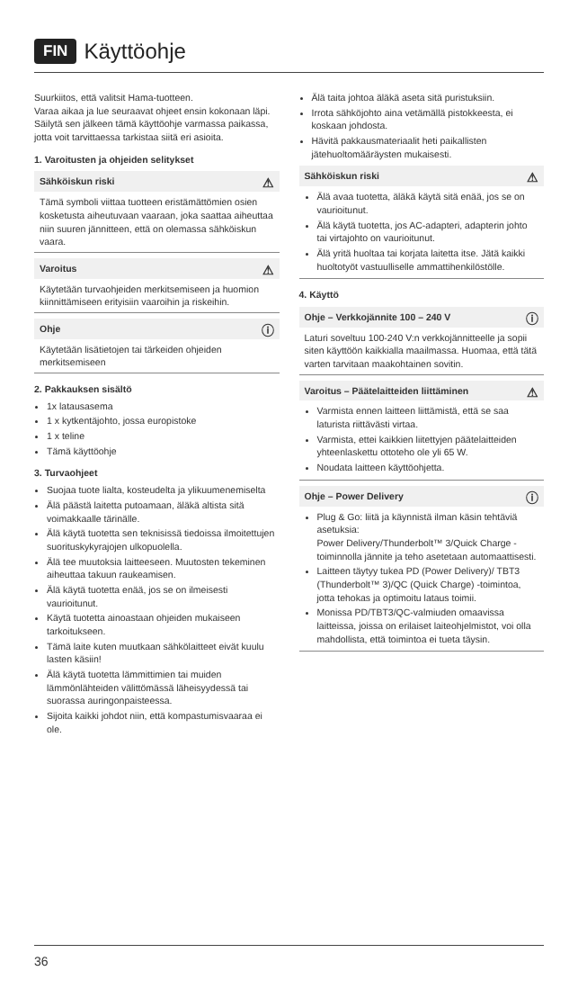FIN Käyttöohje
Suurkiitos, että valitsit Hama-tuotteen.
Varaa aikaa ja lue seuraavat ohjeet ensin kokonaan läpi. Säilytä sen jälkeen tämä käyttöohje varmassa paikassa, jotta voit tarvittaessa tarkistaa siitä eri asioita.
1. Varoitusten ja ohjeiden selitykset
⚠
Sähköiskun riski
Tämä symboli viittaa tuotteen eristämättömien osien kosketusta aiheutuvaan vaaraan, joka saattaa aiheuttaa niin suuren jännitteen, että on olemassa sähköiskun vaara.
⚠
Varoitus
Käytetään turvaohjeiden merkitsemiseen ja huomion kiinnittämiseen erityisiin vaaroihin ja riskeihin.
ⓘ
Ohje
Käytetään lisätietojen tai tärkeiden ohjeiden merkitsemiseen
2. Pakkauksen sisältö
1x latausasema
1 x kytkentäjohto, jossa europistoke
1 x teline
Tämä käyttöohje
3. Turvaohjeet
Suojaa tuote lialta, kosteudelta ja ylikuumenemiselta
Älä päästä laitetta putoamaan, äläkä altista sitä voimakkaalle tärinälle.
Älä käytä tuotetta sen teknisissä tiedoissa ilmoitettujen suorituskykyrajojen ulkopuolella.
Älä tee muutoksia laitteeseen. Muutosten tekeminen aiheuttaa takuun raukeamisen.
Älä käytä tuotetta enää, jos se on ilmeisesti vaurioitunut.
Käytä tuotetta ainoastaan ohjeiden mukaiseen tarkoitukseen.
Tämä laite kuten muutkaan sähkölaitteet eivät kuulu lasten käsiin!
Älä käytä tuotetta lämmittimien tai muiden lämmönlähteiden välittömässä läheisyydessä tai suorassa auringonpaisteessa.
Sijoita kaikki johdot niin, että kompastumisvaaraa ei ole.
Älä taita johtoa äläkä aseta sitä puristuksiin.
Irrota sähköjohto aina vetämällä pistokkeesta, ei koskaan johdosta.
Hävitä pakkausmateriaalit heti paikallisten jätehuoltomääräysten mukaisesti.
⚠
Sähköiskun riski
Älä avaa tuotetta, äläkä käytä sitä enää, jos se on vaurioitunut.
Älä käytä tuotetta, jos AC-adapteri, adapterin johto tai virtajohto on vaurioitunut.
Älä yritä huoltaa tai korjata laitetta itse. Jätä kaikki huoltotyöt vastuulliselle ammattihenkilöstölle.
4. Käyttö
ⓘ
Ohje – Verkkojännite 100 – 240 V
Laturi soveltuu 100-240 V:n verkkojännitteelle ja sopii siten käyttöön kaikkialla maailmassa. Huomaa, että tätä varten tarvitaan maakohtainen sovitin.
⚠
Varoitus – Päätelaitteiden liittäminen
Varmista ennen laitteen liittämistä, että se saa laturista riittävästi virtaa.
Varmista, ettei kaikkien liitettyjen päätelaitteiden yhteenlaskettu ottoteho ole yli 65 W.
Noudata laitteen käyttöohjetta.
ⓘ
Ohje – Power Delivery
Plug & Go: liitä ja käynnistä ilman käsin tehtäviä asetuksia:
Power Delivery/Thunderbolt™ 3/Quick Charge -toiminnolla jännite ja teho asetetaan automaattisesti.
Laitteen täytyy tukea PD (Power Delivery)/ TBT3 (Thunderbolt™ 3)/QC (Quick Charge) -toimintoa, jotta tehokas ja optimoitu lataus toimii.
Monissa PD/TBT3/QC-valmiuden omaavissa laitteissa, joissa on erilaiset laiteohjelmistot, voi olla mahdollista, että toimintoa ei tueta täysin.
36